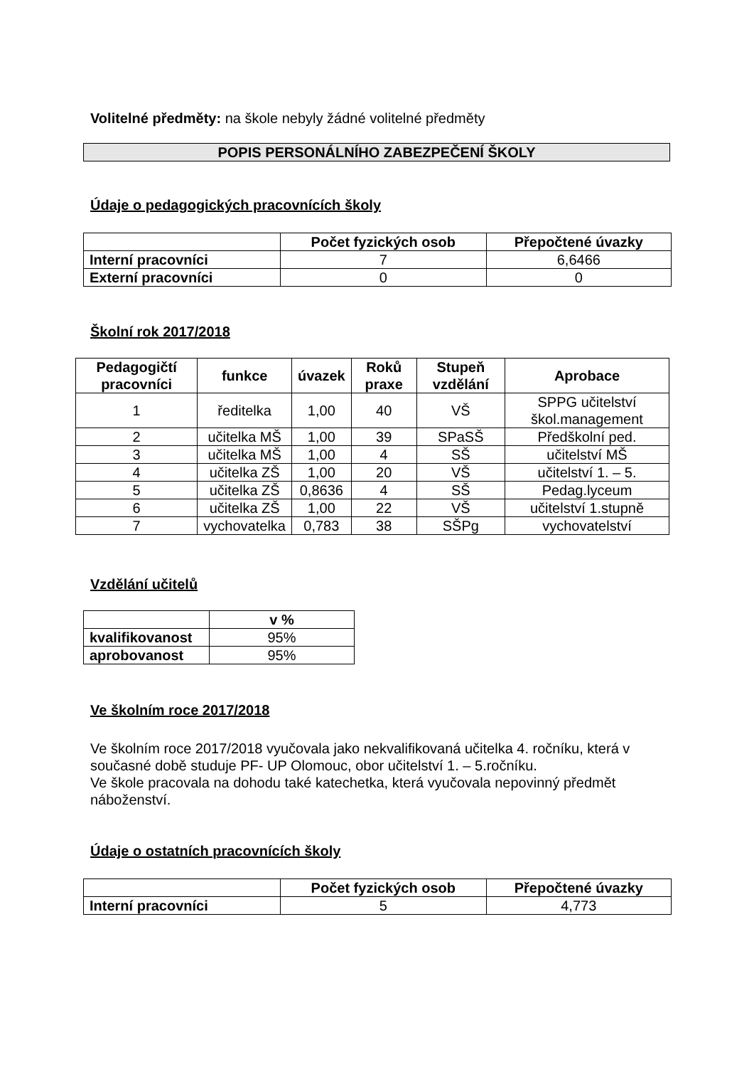Volitelné předměty: na škole nebyly žádné volitelné předměty
POPIS PERSONÁLNÍHO ZABEZPEČENÍ ŠKOLY
Údaje o pedagogických pracovnících školy
| | Počet fyzických osob | Přepočtené úvazky |
| --- | --- | --- |
| Interní pracovníci | 7 | 6,6466 |
| Externí pracovníci | 0 | 0 |
Školní rok 2017/2018
| Pedagogičtí pracovníci | funkce | úvazek | Roků praxe | Stupeň vzdělání | Aprobace |
| --- | --- | --- | --- | --- | --- |
| 1 | ředitelka | 1,00 | 40 | VŠ | SPPG učitelství škol.management |
| 2 | učitelka MŠ | 1,00 | 39 | SPaSŠ | Předškolní ped. |
| 3 | učitelka MŠ | 1,00 | 4 | SŠ | učitelství MŠ |
| 4 | učitelka ZŠ | 1,00 | 20 | VŠ | učitelství 1. – 5. |
| 5 | učitelka ZŠ | 0,8636 | 4 | SŠ | Pedag.lyceum |
| 6 | učitelka ZŠ | 1,00 | 22 | VŠ | učitelství 1.stupně |
| 7 | vychovatelka | 0,783 | 38 | SŠPg | vychovatelství |
Vzdělání učitelů
| | v % |
| --- | --- |
| kvalifikovanost | 95% |
| aprobovanost | 95% |
Ve školním roce 2017/2018
Ve školním roce 2017/2018 vyučovala jako nekvalifikovaná učitelka 4. ročníku, která v současné době studuje PF- UP Olomouc, obor učitelství 1. – 5.ročníku.
Ve škole pracovala na dohodu také katechetka, která vyučovala nepovinný předmět náboženství.
Údaje o ostatních pracovnících školy
| | Počet fyzických osob | Přepočtené úvazky |
| --- | --- | --- |
| Interní pracovníci | 5 | 4,773 |